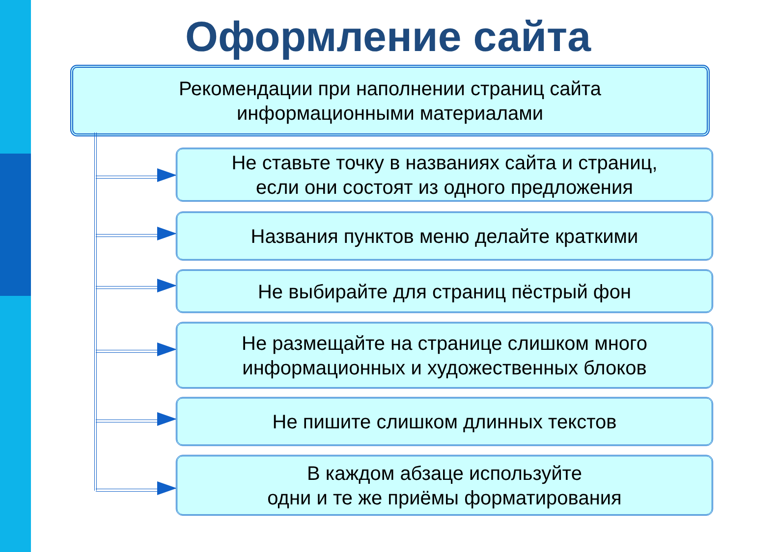Оформление сайта
Рекомендации при наполнении страниц сайта
информационными материалами
Не ставьте точку в названиях сайта и страниц,
если они состоят из одного предложения
Названия пунктов меню делайте краткими
Не выбирайте для страниц пёстрый фон
Не размещайте на странице слишком много
информационных и художественных блоков
Не пишите слишком длинных текстов
В каждом абзаце используйте
одни и те же приёмы форматирования